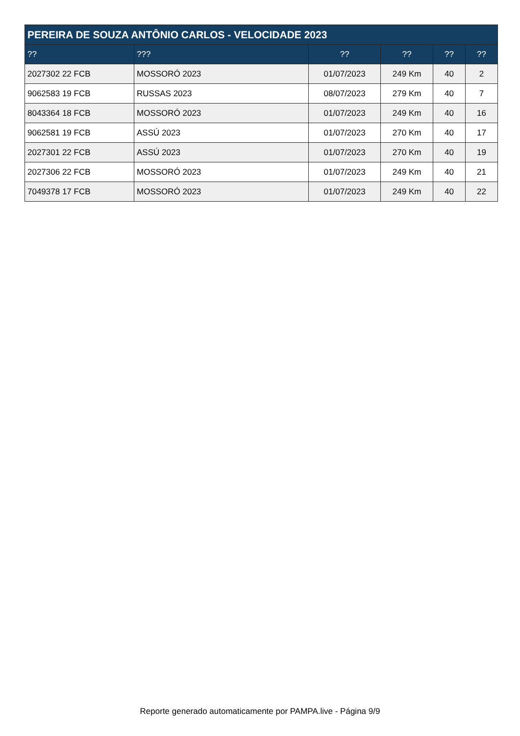| PEREIRA DE SOUZA ANTÔNIO CARLOS - VELOCIDADE 2023 | | | | | |
| --- | --- | --- | --- | --- | --- |
| ?? | ??? | ?? | ?? | ?? | ?? |
| 2027302 22 FCB | MOSSORÓ 2023 | 01/07/2023 | 249 Km | 40 | 2 |
| 9062583 19 FCB | RUSSAS 2023 | 08/07/2023 | 279 Km | 40 | 7 |
| 8043364 18 FCB | MOSSORÓ 2023 | 01/07/2023 | 249 Km | 40 | 16 |
| 9062581 19 FCB | ASSÚ 2023 | 01/07/2023 | 270 Km | 40 | 17 |
| 2027301 22 FCB | ASSÚ 2023 | 01/07/2023 | 270 Km | 40 | 19 |
| 2027306 22 FCB | MOSSORÓ 2023 | 01/07/2023 | 249 Km | 40 | 21 |
| 7049378 17 FCB | MOSSORÓ 2023 | 01/07/2023 | 249 Km | 40 | 22 |
Reporte generado automaticamente por PAMPA.live - Página 9/9